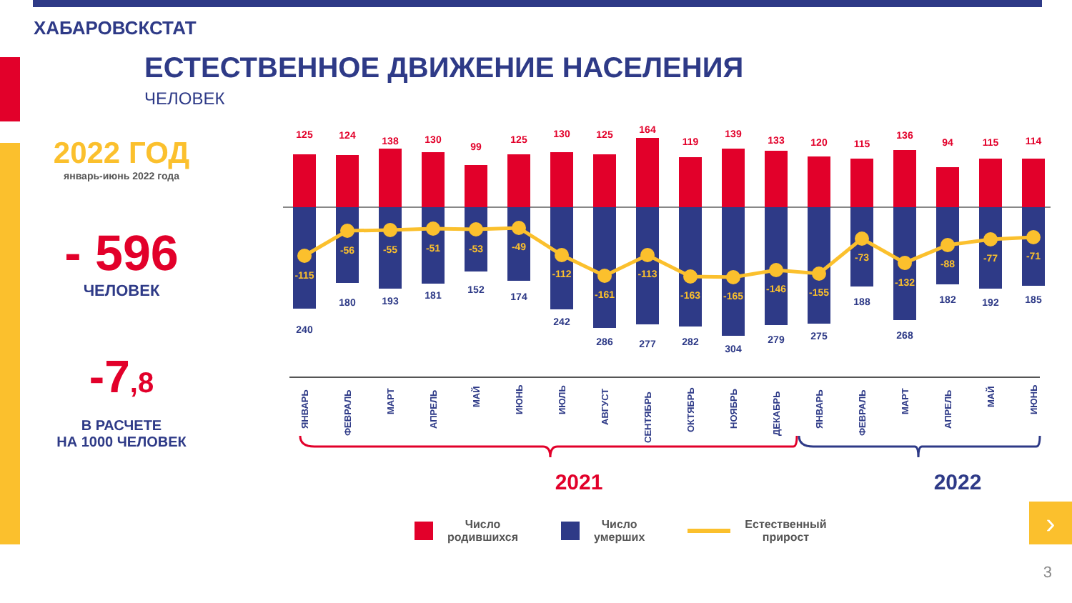ХАБАРОВСКСТАТ
ЕСТЕСТВЕННОЕ ДВИЖЕНИЕ НАСЕЛЕНИЯ
ЧЕЛОВЕК
2022 ГОД
январь-июнь 2022 года
- 596
ЧЕЛОВЕК
-7,8
В РАСЧЕТЕ
НА 1000 ЧЕЛОВЕК
125
124
138
130
99
125
130
125
164
119
139
133
120
115
136
94
115
114
-115
-56
-55
-51
-53
-49
-112
-161
-113
-163
-165
-146
-155
-73
-132
-88
-77
-71
240
180
193
181
152
174
242
286
277
282
304
279
275
188
268
182
192
185
ЯНВАРЬ
ФЕВРАЛЬ
МАРТ
АПРЕЛЬ
МАЙ
ИЮНЬ
ИЮЛЬ
АВГУСТ
СЕНТЯБРЬ
ОКТЯБРЬ
НОЯБРЬ
ДЕКАБРЬ
ЯНВАРЬ
ФЕВРАЛЬ
МАРТ
АПРЕЛЬ
МАЙ
ИЮНЬ
2021
2022
Число
родившихся
Число
умерших
Естественный
прирост
›
3